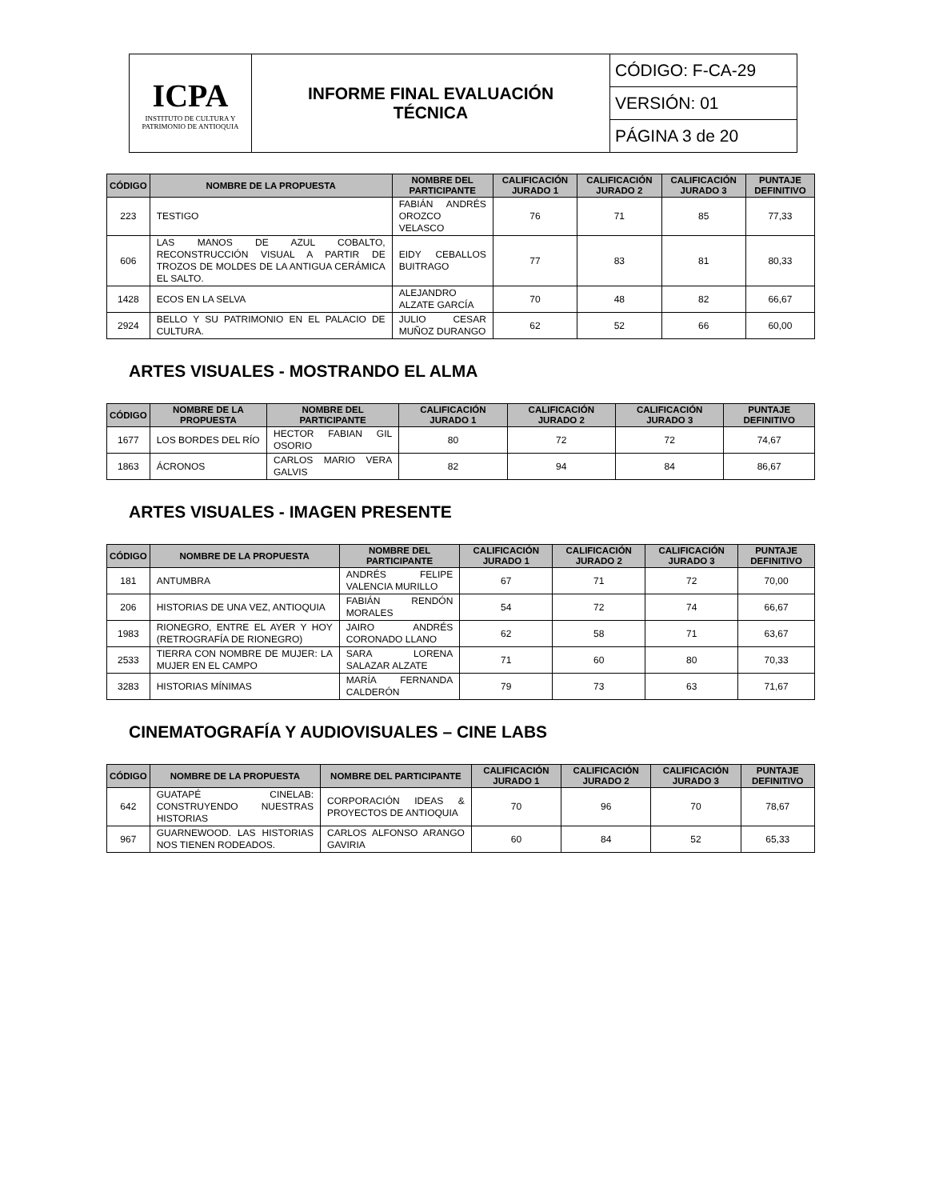| ICPA INSTITUTO DE CULTURA Y PATRIMONIO DE ANTIOQUIA | INFORME FINAL EVALUACIÓN TÉCNICA | CÓDIGO: F-CA-29 |
| | | VERSIÓN: 01 |
| | | PÁGINA 3 de 20 |
| CÓDIGO | NOMBRE DE LA PROPUESTA | NOMBRE DEL PARTICIPANTE | CALIFICACIÓN JURADO 1 | CALIFICACIÓN JURADO 2 | CALIFICACIÓN JURADO 3 | PUNTAJE DEFINITIVO |
| --- | --- | --- | --- | --- | --- | --- |
| 223 | TESTIGO | FABIÁN ANDRÉS OROZCO VELASCO | 76 | 71 | 85 | 77,33 |
| 606 | LAS MANOS DE AZUL COBALTO, RECONSTRUCCIÓN VISUAL A PARTIR DE TROZOS DE MOLDES DE LA ANTIGUA CERÁMICA EL SALTO. | EIDY CEBALLOS BUITRAGO | 77 | 83 | 81 | 80,33 |
| 1428 | ECOS EN LA SELVA | ALEJANDRO ALZATE GARCÍA | 70 | 48 | 82 | 66,67 |
| 2924 | BELLO Y SU PATRIMONIO EN EL PALACIO DE CULTURA. | JULIO CESAR MUÑOZ DURANGO | 62 | 52 | 66 | 60,00 |
ARTES VISUALES - MOSTRANDO EL ALMA
| CÓDIGO | NOMBRE DE LA PROPUESTA | NOMBRE DEL PARTICIPANTE | CALIFICACIÓN JURADO 1 | CALIFICACIÓN JURADO 2 | CALIFICACIÓN JURADO 3 | PUNTAJE DEFINITIVO |
| --- | --- | --- | --- | --- | --- | --- |
| 1677 | LOS BORDES DEL RÍO | HECTOR FABIAN GIL OSORIO | 80 | 72 | 72 | 74,67 |
| 1863 | ÁCRONOS | CARLOS MARIO VERA GALVIS | 82 | 94 | 84 | 86,67 |
ARTES VISUALES - IMAGEN PRESENTE
| CÓDIGO | NOMBRE DE LA PROPUESTA | NOMBRE DEL PARTICIPANTE | CALIFICACIÓN JURADO 1 | CALIFICACIÓN JURADO 2 | CALIFICACIÓN JURADO 3 | PUNTAJE DEFINITIVO |
| --- | --- | --- | --- | --- | --- | --- |
| 181 | ANTUMBRA | ANDRÉS FELIPE VALENCIA MURILLO | 67 | 71 | 72 | 70,00 |
| 206 | HISTORIAS DE UNA VEZ, ANTIOQUIA | FABIÁN RENDÓN MORALES | 54 | 72 | 74 | 66,67 |
| 1983 | RIONEGRO, ENTRE EL AYER Y HOY (RETROGRAFÍA DE RIONEGRO) | JAIRO ANDRÉS CORONADO LLANO | 62 | 58 | 71 | 63,67 |
| 2533 | TIERRA CON NOMBRE DE MUJER: LA MUJER EN EL CAMPO | SARA LORENA SALAZAR ALZATE | 71 | 60 | 80 | 70,33 |
| 3283 | HISTORIAS MÍNIMAS | MARÍA FERNANDA CALDERÓN | 79 | 73 | 63 | 71,67 |
CINEMATOGRAFÍA Y AUDIOVISUALES – CINE LABS
| CÓDIGO | NOMBRE DE LA PROPUESTA | NOMBRE DEL PARTICIPANTE | CALIFICACIÓN JURADO 1 | CALIFICACIÓN JURADO 2 | CALIFICACIÓN JURADO 3 | PUNTAJE DEFINITIVO |
| --- | --- | --- | --- | --- | --- | --- |
| 642 | GUATAPÉ CINELAB: CONSTRUYENDO NUESTRAS HISTORIAS | CORPORACIÓN IDEAS & PROYECTOS DE ANTIOQUIA | 70 | 96 | 70 | 78,67 |
| 967 | GUARNEWOOD. LAS HISTORIAS NOS TIENEN RODEADOS. | CARLOS ALFONSO ARANGO GAVIRIA | 60 | 84 | 52 | 65,33 |